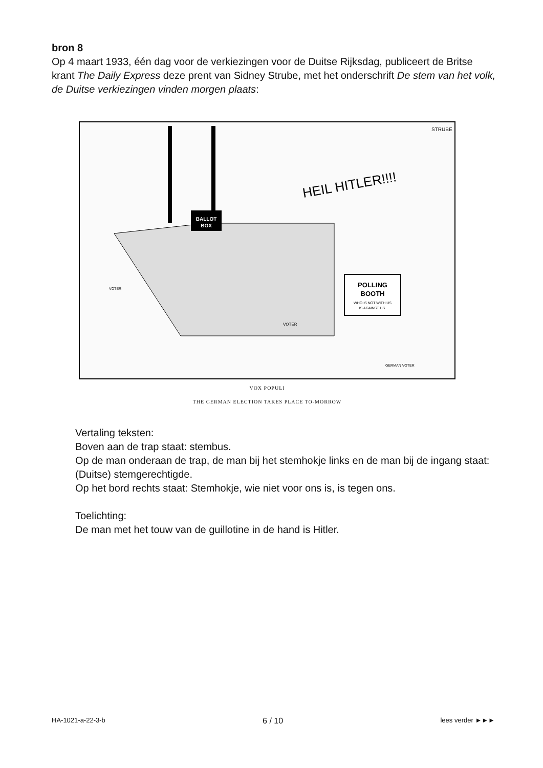bron 8
Op 4 maart 1933, één dag voor de verkiezingen voor de Duitse Rijksdag, publiceert de Britse krant The Daily Express deze prent van Sidney Strube, met het onderschrift De stem van het volk, de Duitse verkiezingen vinden morgen plaats:
BALLOT
BOX
HEIL HITLER!!!!
POLLING
BOOTH
WHO IS NOT WITH US
IS AGAINST US.
STRUBE
VOTER
GERMAN VOTER
VOTER
VOX POPULI
THE GERMAN ELECTION TAKES PLACE TO-MORROW
Vertaling teksten:
Boven aan de trap staat: stembus.
Op de man onderaan de trap, de man bij het stemhokje links en de man bij de ingang staat: (Duitse) stemgerechtigde.
Op het bord rechts staat: Stemhokje, wie niet voor ons is, is tegen ons.
Toelichting:
De man met het touw van de guillotine in de hand is Hitler.
HA-1021-a-22-3-b 6 / 10 lees verder ►►►